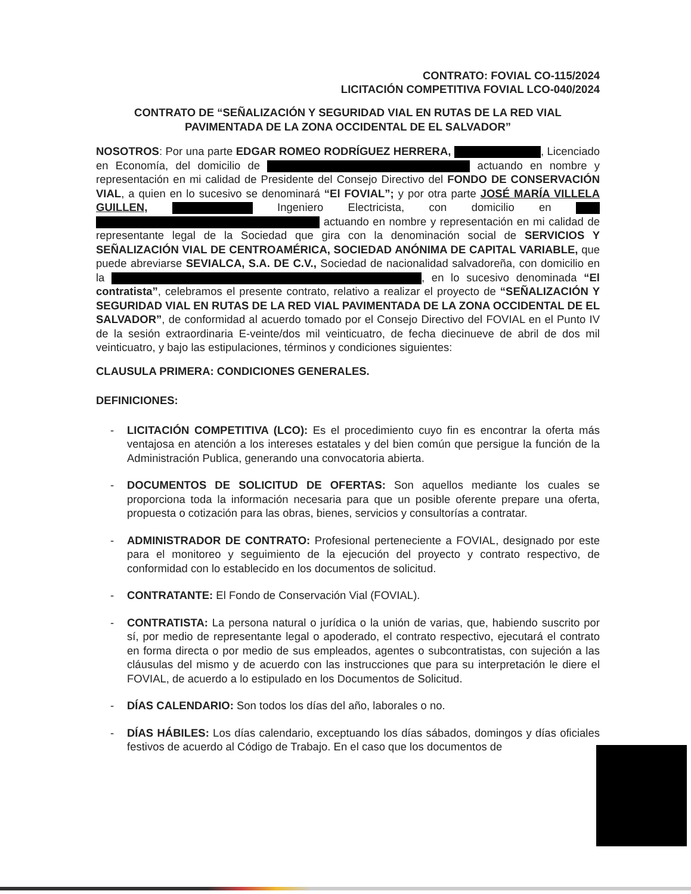CONTRATO: FOVIAL CO-115/2024
LICITACIÓN COMPETITIVA FOVIAL LCO-040/2024
CONTRATO DE “SEÑALIZACIÓN Y SEGURIDAD VIAL EN RUTAS DE LA RED VIAL
PAVIMENTADA DE LA ZONA OCCIDENTAL DE EL SALVADOR”
NOSOTROS: Por una parte EDGAR ROMEO RODRÍGUEZ HERRERA, , Licenciado en Economía, del domicilio de actuando en nombre y representación en mi calidad de Presidente del Consejo Directivo del FONDO DE CONSERVACIÓN VIAL, a quien en lo sucesivo se denominará “El FOVIAL”; y por otra parte JOSÉ MARÍA VILLELA GUILLEN, Ingeniero Electricista, con domicilio en actuando en nombre y representación en mi calidad de representante legal de la Sociedad que gira con la denominación social de SERVICIOS Y SEÑALIZACIÓN VIAL DE CENTROAMÉRICA, SOCIEDAD ANÓNIMA DE CAPITAL VARIABLE, que puede abreviarse SEVIALCA, S.A. DE C.V., Sociedad de nacionalidad salvadoreña, con domicilio en la , en lo sucesivo denominada “El contratista”, celebramos el presente contrato, relativo a realizar el proyecto de “SEÑALIZACIÓN Y SEGURIDAD VIAL EN RUTAS DE LA RED VIAL PAVIMENTADA DE LA ZONA OCCIDENTAL DE EL SALVADOR”, de conformidad al acuerdo tomado por el Consejo Directivo del FOVIAL en el Punto IV de la sesión extraordinaria E-veinte/dos mil veinticuatro, de fecha diecinueve de abril de dos mil veinticuatro, y bajo las estipulaciones, términos y condiciones siguientes:
CLAUSULA PRIMERA: CONDICIONES GENERALES.
DEFINICIONES:
- LICITACIÓN COMPETITIVA (LCO): Es el procedimiento cuyo fin es encontrar la oferta más ventajosa en atención a los intereses estatales y del bien común que persigue la función de la Administración Publica, generando una convocatoria abierta.
- DOCUMENTOS DE SOLICITUD DE OFERTAS: Son aquellos mediante los cuales se proporciona toda la información necesaria para que un posible oferente prepare una oferta, propuesta o cotización para las obras, bienes, servicios y consultorías a contratar.
- ADMINISTRADOR DE CONTRATO: Profesional perteneciente a FOVIAL, designado por este para el monitoreo y seguimiento de la ejecución del proyecto y contrato respectivo, de conformidad con lo establecido en los documentos de solicitud.
- CONTRATANTE: El Fondo de Conservación Vial (FOVIAL).
- CONTRATISTA: La persona natural o jurídica o la unión de varias, que, habiendo suscrito por sí, por medio de representante legal o apoderado, el contrato respectivo, ejecutará el contrato en forma directa o por medio de sus empleados, agentes o subcontratistas, con sujeción a las cláusulas del mismo y de acuerdo con las instrucciones que para su interpretación le diere el FOVIAL, de acuerdo a lo estipulado en los Documentos de Solicitud.
- DÍAS CALENDARIO: Son todos los días del año, laborales o no.
- DÍAS HÁBILES: Los días calendario, exceptuando los días sábados, domingos y días oficiales festivos de acuerdo al Código de Trabajo. En el caso que los documentos de